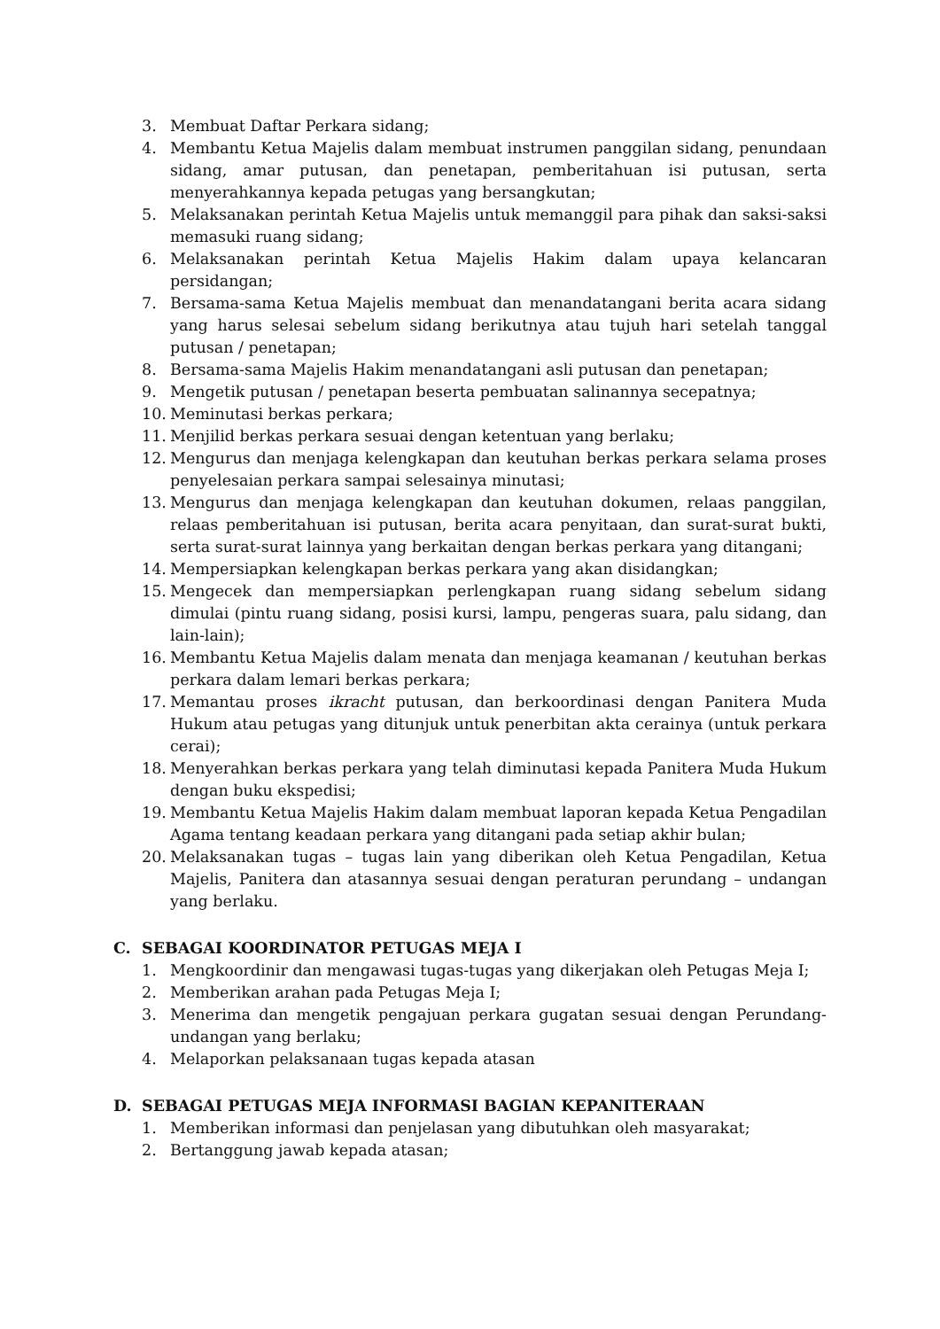3. Membuat Daftar Perkara sidang;
4. Membantu Ketua Majelis dalam membuat instrumen panggilan sidang, penundaan sidang, amar putusan, dan penetapan, pemberitahuan isi putusan, serta menyerahkannya kepada petugas yang bersangkutan;
5. Melaksanakan perintah Ketua Majelis untuk memanggil para pihak dan saksi-saksi memasuki ruang sidang;
6. Melaksanakan perintah Ketua Majelis Hakim dalam upaya kelancaran persidangan;
7. Bersama-sama Ketua Majelis membuat dan menandatangani berita acara sidang yang harus selesai sebelum sidang berikutnya atau tujuh hari setelah tanggal putusan / penetapan;
8. Bersama-sama Majelis Hakim menandatangani asli putusan dan penetapan;
9. Mengetik putusan / penetapan beserta pembuatan salinannya secepatnya;
10. Meminutasi berkas perkara;
11. Menjilid berkas perkara sesuai dengan ketentuan yang berlaku;
12. Mengurus dan menjaga kelengkapan dan keutuhan berkas perkara selama proses penyelesaian perkara sampai selesainya minutasi;
13. Mengurus dan menjaga kelengkapan dan keutuhan dokumen, relaas panggilan, relaas pemberitahuan isi putusan, berita acara penyitaan, dan surat-surat bukti, serta surat-surat lainnya yang berkaitan dengan berkas perkara yang ditangani;
14. Mempersiapkan kelengkapan berkas perkara yang akan disidangkan;
15. Mengecek dan mempersiapkan perlengkapan ruang sidang sebelum sidang dimulai (pintu ruang sidang, posisi kursi, lampu, pengeras suara, palu sidang, dan lain-lain);
16. Membantu Ketua Majelis dalam menata dan menjaga keamanan / keutuhan berkas perkara dalam lemari berkas perkara;
17. Memantau proses ikracht putusan, dan berkoordinasi dengan Panitera Muda Hukum atau petugas yang ditunjuk untuk penerbitan akta cerainya (untuk perkara cerai);
18. Menyerahkan berkas perkara yang telah diminutasi kepada Panitera Muda Hukum dengan buku ekspedisi;
19. Membantu Ketua Majelis Hakim dalam membuat laporan kepada Ketua Pengadilan Agama tentang keadaan perkara yang ditangani pada setiap akhir bulan;
20. Melaksanakan tugas – tugas lain yang diberikan oleh Ketua Pengadilan, Ketua Majelis, Panitera dan atasannya sesuai dengan peraturan perundang – undangan yang berlaku.
C. SEBAGAI KOORDINATOR PETUGAS MEJA I
1. Mengkoordinir dan mengawasi tugas-tugas yang dikerjakan oleh Petugas Meja I;
2. Memberikan arahan pada Petugas Meja I;
3. Menerima dan mengetik pengajuan perkara gugatan sesuai dengan Perundang-undangan yang berlaku;
4. Melaporkan pelaksanaan tugas kepada atasan
D. SEBAGAI PETUGAS MEJA INFORMASI BAGIAN KEPANITERAAN
1. Memberikan informasi dan penjelasan yang dibutuhkan oleh masyarakat;
2. Bertanggung jawab kepada atasan;